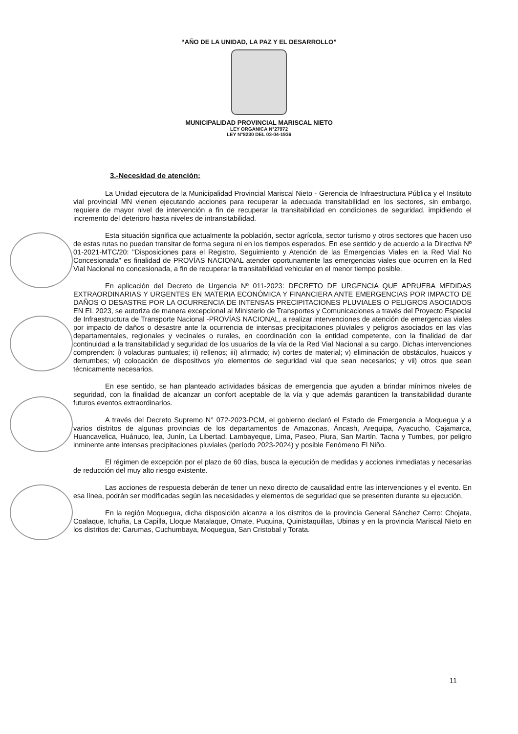“AÑO DE LA UNIDAD, LA PAZ Y EL DESARROLLO”
MUNICIPALIDAD PROVINCIAL MARISCAL NIETO
LEY ORGANICA N°27972
LEY N°8230 DEL 03-04-1936
3.-Necesidad de atención:
La Unidad ejecutora de la Municipalidad Provincial Mariscal Nieto - Gerencia de Infraestructura Pública y el Instituto vial provincial MN vienen ejecutando acciones para recuperar la adecuada transitabilidad en los sectores, sin embargo, requiere de mayor nivel de intervención a fin de recuperar la transitabilidad en condiciones de seguridad, impidiendo el incremento del deterioro hasta niveles de intransitabilidad.
Esta situación significa que actualmente la población, sector agrícola, sector turismo y otros sectores que hacen uso de estas rutas no puedan transitar de forma segura ni en los tiempos esperados. En ese sentido y de acuerdo a la Directiva Nº 01-2021-MTC/20: "Disposiciones para el Registro, Seguimiento y Atención de las Emergencias Viales en la Red Vial No Concesionada" es finalidad de PROVÍAS NACIONAL atender oportunamente las emergencias viales que ocurren en la Red Vial Nacional no concesionada, a fin de recuperar la transitabilidad vehicular en el menor tiempo posible.
En aplicación del Decreto de Urgencia Nº 011-2023: DECRETO DE URGENCIA QUE APRUEBA MEDIDAS EXTRAORDINARIAS Y URGENTES EN MATERIA ECONÓMICA Y FINANCIERA ANTE EMERGENCIAS POR IMPACTO DE DAÑOS O DESASTRE POR LA OCURRENCIA DE INTENSAS PRECIPITACIONES PLUVIALES O PELIGROS ASOCIADOS EN EL 2023, se autoriza de manera excepcional al Ministerio de Transportes y Comunicaciones a través del Proyecto Especial de Infraestructura de Transporte Nacional -PROVÍAS NACIONAL, a realizar intervenciones de atención de emergencias viales por impacto de daños o desastre ante la ocurrencia de intensas precipitaciones pluviales y peligros asociados en las vías departamentales, regionales y vecinales o rurales, en coordinación con la entidad competente, con la finalidad de dar continuidad a la transitabilidad y seguridad de los usuarios de la vía de la Red Vial Nacional a su cargo. Dichas intervenciones comprenden: i) voladuras puntuales; ii) rellenos; iii) afirmado; iv) cortes de material; v) eliminación de obstáculos, huaicos y derrumbes; vi) colocación de dispositivos y/o elementos de seguridad vial que sean necesarios; y vii) otros que sean técnicamente necesarios.
En ese sentido, se han planteado actividades básicas de emergencia que ayuden a brindar mínimos niveles de seguridad, con la finalidad de alcanzar un confort aceptable de la vía y que además garanticen la transitabilidad durante futuros eventos extraordinarios.
A través del Decreto Supremo N° 072-2023-PCM, el gobierno declaró el Estado de Emergencia a Moquegua y a varios distritos de algunas provincias de los departamentos de Amazonas, Áncash, Arequipa, Ayacucho, Cajamarca, Huancavelica, Huánuco, lea, Junín, La Libertad, Lambayeque, Lima, Paseo, Piura, San Martín, Tacna y Tumbes, por peligro inminente ante intensas precipitaciones pluviales (período 2023-2024) y posible Fenómeno El Niño.
El régimen de excepción por el plazo de 60 días, busca la ejecución de medidas y acciones inmediatas y necesarias de reducción del muy alto riesgo existente.
Las acciones de respuesta deberán de tener un nexo directo de causalidad entre las intervenciones y el evento. En esa línea, podrán ser modificadas según las necesidades y elementos de seguridad que se presenten durante su ejecución.
En la región Moquegua, dicha disposición alcanza a los distritos de la provincia General Sánchez Cerro: Chojata, Coalaque, Ichuña, La Capilla, Lloque Matalaque, Omate, Puquina, Quinistaquillas, Ubinas y en la provincia Mariscal Nieto en los distritos de: Carumas, Cuchumbaya, Moquegua, San Cristobal y Torata.
11